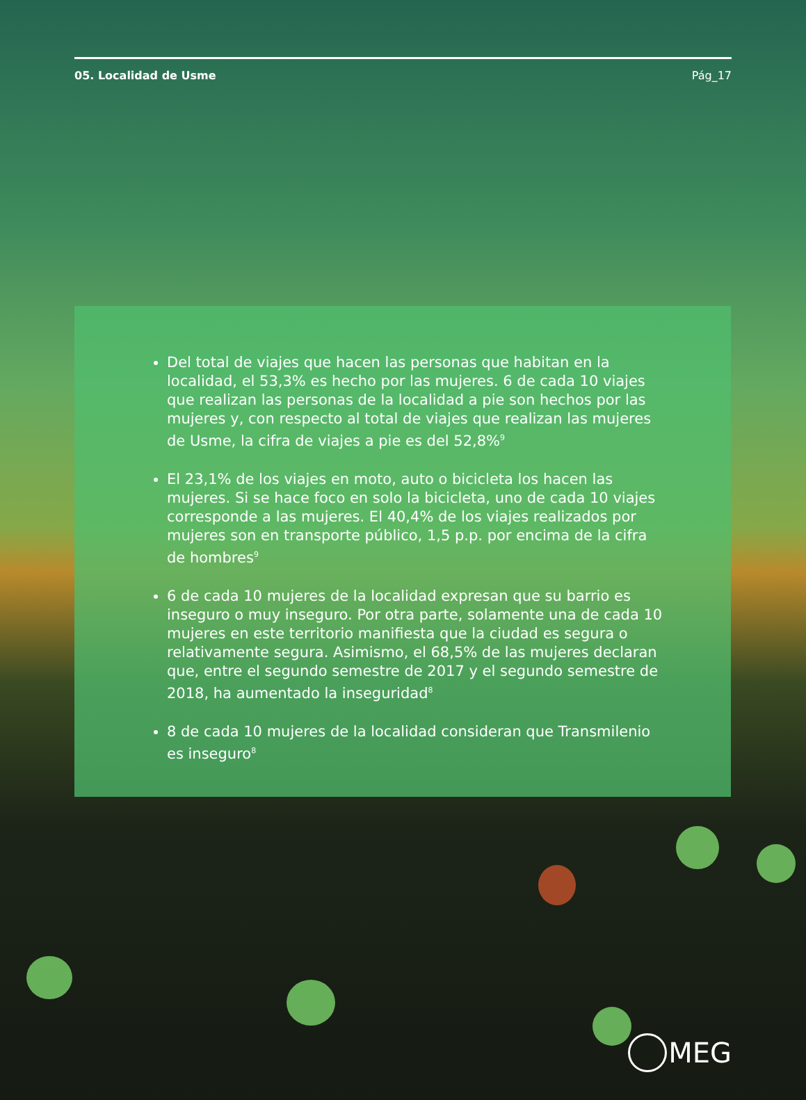05. Localidad de Usme Pág_17
Del total de viajes que hacen las personas que habitan en la localidad, el 53,3% es hecho por las mujeres. 6 de cada 10 viajes que realizan las personas de la localidad a pie son hechos por las mujeres y, con respecto al total de viajes que realizan las mujeres de Usme, la cifra de viajes a pie es del 52,8%<sup>9</sup>
El 23,1% de los viajes en moto, auto o bicicleta los hacen las mujeres. Si se hace foco en solo la bicicleta, uno de cada 10 viajes corresponde a las mujeres. El 40,4% de los viajes realizados por mujeres son en transporte público, 1,5 p.p. por encima de la cifra de hombres<sup>9</sup>
6 de cada 10 mujeres de la localidad expresan que su barrio es inseguro o muy inseguro. Por otra parte, solamente una de cada 10 mujeres en este territorio manifiesta que la ciudad es segura o relativamente segura. Asimismo, el 68,5% de las mujeres declaran que, entre el segundo semestre de 2017 y el segundo semestre de 2018, ha aumentado la inseguridad<sup>8</sup>
8 de cada 10 mujeres de la localidad consideran que Transmilenio es inseguro<sup>8</sup>
MEG